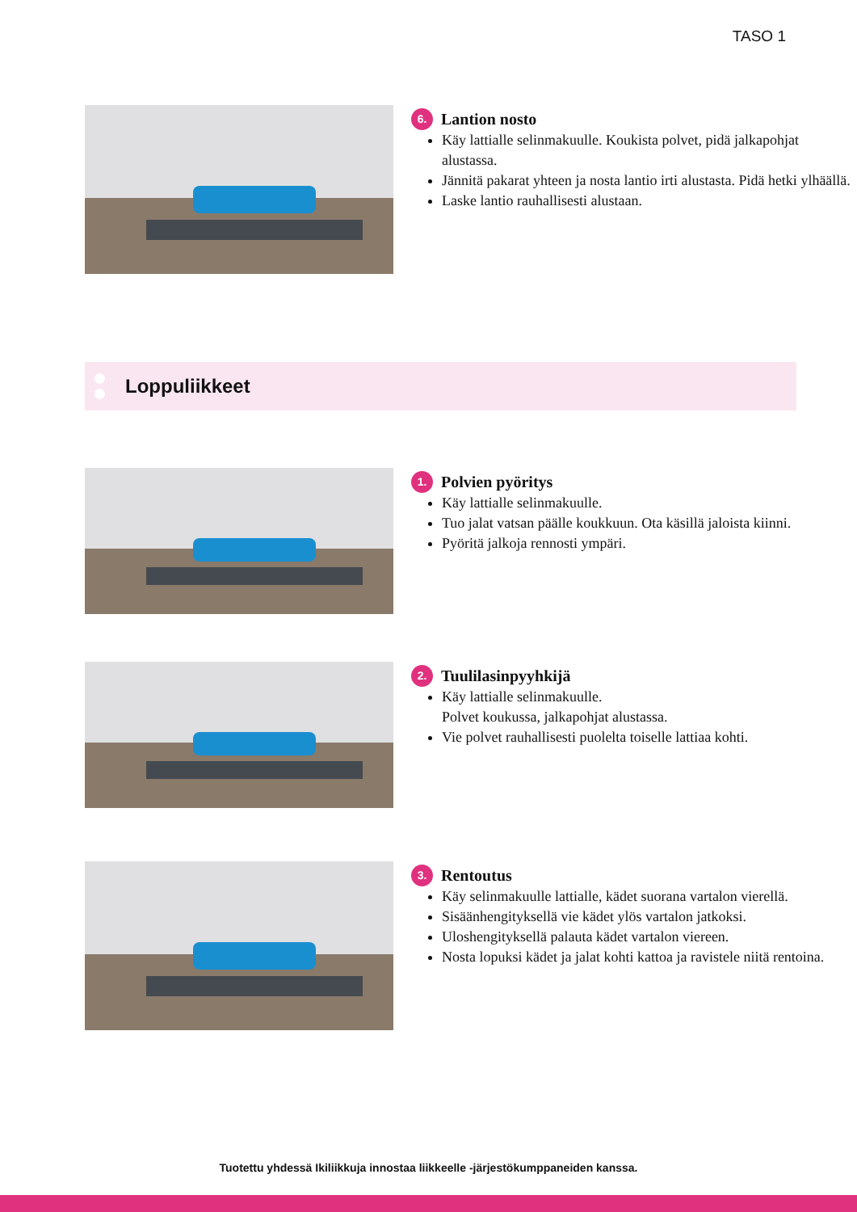TASO 1
6. Lantion nosto
Käy lattialle selinmakuulle. Koukista polvet, pidä jalkapohjat alustassa.
Jännitä pakarat yhteen ja nosta lantio irti alustasta. Pidä hetki ylhäällä.
Laske lantio rauhallisesti alustaan.
Loppuliikkeet
1. Polvien pyöritys
Käy lattialle selinmakuulle.
Tuo jalat vatsan päälle koukkuun. Ota käsillä jaloista kiinni.
Pyöritä jalkoja rennosti ympäri.
2. Tuulilasinpyyhkijä
Käy lattialle selinmakuulle.
Polvet koukussa, jalkapohjat alustassa.
Vie polvet rauhallisesti puolelta toiselle lattiaa kohti.
3. Rentoutus
Käy selinmakuulle lattialle, kädet suorana vartalon vierellä.
Sisäänhengityksellä vie kädet ylös vartalon jatkoksi.
Uloshengityksellä palauta kädet vartalon viereen.
Nosta lopuksi kädet ja jalat kohti kattoa ja ravistele niitä rentoina.
Tuotettu yhdessä Ikiliikkuja innostaa liikkeelle -järjestökumppaneiden kanssa.